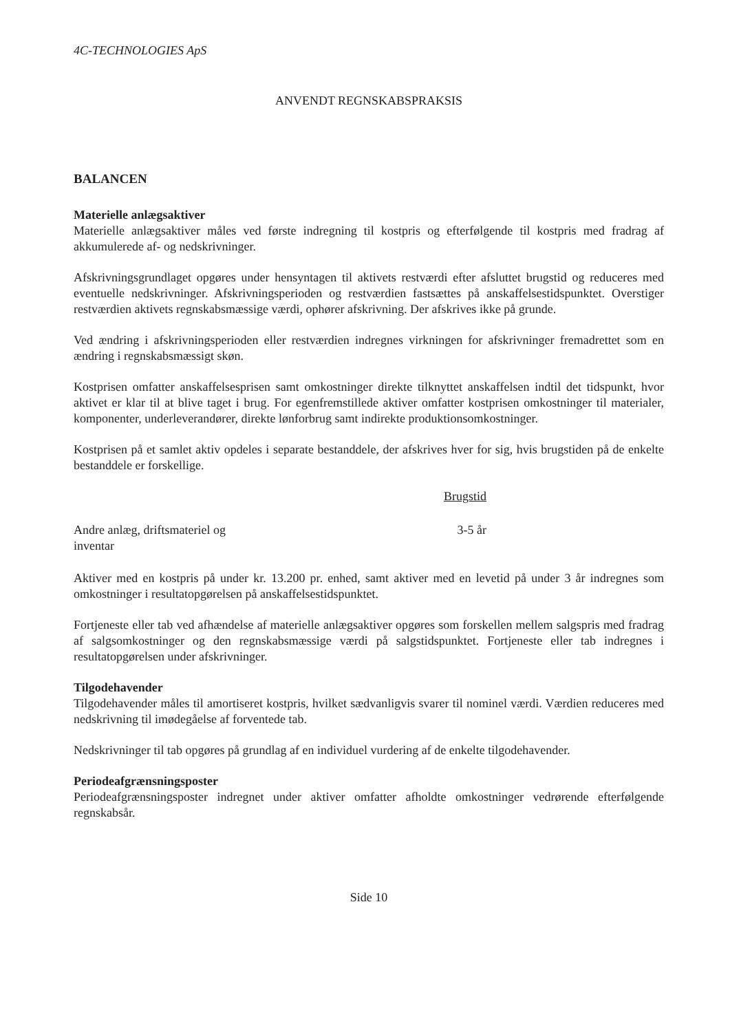4C-TECHNOLOGIES ApS
ANVENDT REGNSKABSPRAKSIS
BALANCEN
Materielle anlægsaktiver
Materielle anlægsaktiver måles ved første indregning til kostpris og efterfølgende til kostpris med fradrag af akkumulerede af- og nedskrivninger.
Afskrivningsgrundlaget opgøres under hensyntagen til aktivets restværdi efter afsluttet brugstid og reduceres med eventuelle nedskrivninger. Afskrivningsperioden og restværdien fastsættes på anskaffelsestidspunktet. Overstiger restværdien aktivets regnskabsmæssige værdi, ophører afskrivning. Der afskrives ikke på grunde.
Ved ændring i afskrivningsperioden eller restværdien indregnes virkningen for afskrivninger fremadrettet som en ændring i regnskabsmæssigt skøn.
Kostprisen omfatter anskaffelsesprisen samt omkostninger direkte tilknyttet anskaffelsen indtil det tidspunkt, hvor aktivet er klar til at blive taget i brug. For egenfremstillede aktiver omfatter kostprisen omkostninger til materialer, komponenter, underleverandører, direkte lønforbrug samt indirekte produktionsomkostninger.
Kostprisen på et samlet aktiv opdeles i separate bestanddele, der afskrives hver for sig, hvis brugstiden på de enkelte bestanddele er forskellige.
| | Brugstid |
| --- | --- |
| Andre anlæg, driftsmateriel og inventar | 3-5 år |
Aktiver med en kostpris på under kr. 13.200 pr. enhed, samt aktiver med en levetid på under 3 år indregnes som omkostninger i resultatopgørelsen på anskaffelsestidspunktet.
Fortjeneste eller tab ved afhændelse af materielle anlægsaktiver opgøres som forskellen mellem salgspris med fradrag af salgsomkostninger og den regnskabsmæssige værdi på salgstidspunktet. Fortjeneste eller tab indregnes i resultatopgørelsen under afskrivninger.
Tilgodehavender
Tilgodehavender måles til amortiseret kostpris, hvilket sædvanligvis svarer til nominel værdi. Værdien reduceres med nedskrivning til imødegåelse af forventede tab.
Nedskrivninger til tab opgøres på grundlag af en individuel vurdering af de enkelte tilgodehavender.
Periodeafgrænsningsposter
Periodeafgrænsningsposter indregnet under aktiver omfatter afholdte omkostninger vedrørende efterfølgende regnskabsår.
Side 10